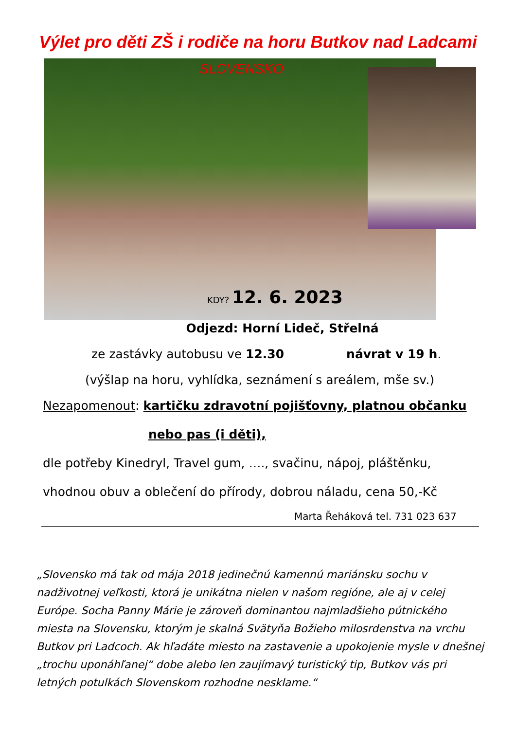Výlet pro děti ZŠ i rodiče na horu Butkov nad Ladcami
SLOVENSKO
KDY? 12. 6. 2023
Odjezd: Horní Lideč, Střelná
ze zastávky autobusu ve 12.30 návrat v 19 h.
(výšlap na horu, vyhlídka, seznámení s areálem, mše sv.)
Nezapomenout: kartičku zdravotní pojišťovny, platnou občanku
nebo pas (i děti),
dle potřeby Kinedryl, Travel gum, …., svačinu, nápoj, pláštěnku,
vhodnou obuv a oblečení do přírody, dobrou náladu, cena 50,-Kč
Marta Řeháková tel. 731 023 637
„Slovensko má tak od mája 2018 jedinečnú kamennú mariánsku sochu v nadživotnej veľkosti, ktorá je unikátna nielen v našom regióne, ale aj v celej Európe. Socha Panny Márie je zároveň dominantou najmladšieho pútnického miesta na Slovensku, ktorým je skalná Svätyňa Božieho milosrdenstva na vrchu Butkov pri Ladcoch. Ak hľadáte miesto na zastavenie a upokojenie mysle v dnešnej „trochu uponáhľanej“ dobe alebo len zaujímavý turistický tip, Butkov vás pri letných potulkách Slovenskom rozhodne nesklame.“